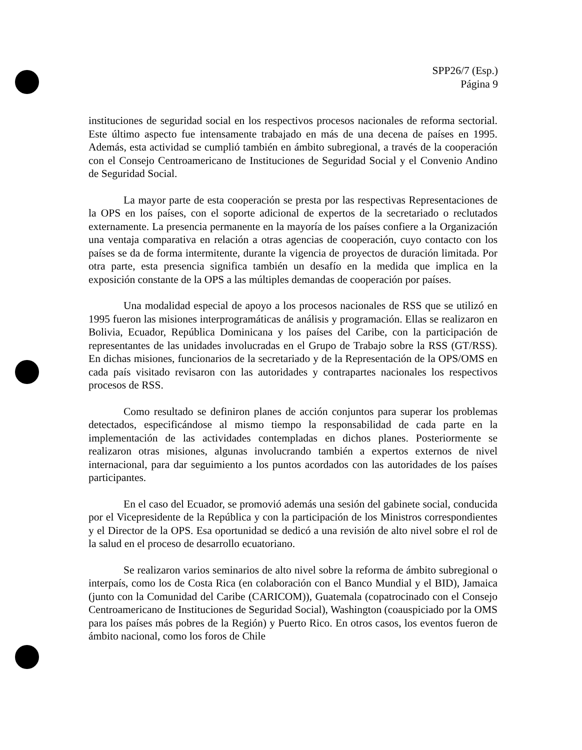SPP26/7 (Esp.)
Página 9
instituciones de seguridad social en los respectivos procesos nacionales de reforma sectorial. Este último aspecto fue intensamente trabajado en más de una decena de países en 1995. Además, esta actividad se cumplió también en ámbito subregional, a través de la cooperación con el Consejo Centroamericano de Instituciones de Seguridad Social y el Convenio Andino de Seguridad Social.
La mayor parte de esta cooperación se presta por las respectivas Representaciones de la OPS en los países, con el soporte adicional de expertos de la secretariado o reclutados externamente. La presencia permanente en la mayoría de los países confiere a la Organización una ventaja comparativa en relación a otras agencias de cooperación, cuyo contacto con los países se da de forma intermitente, durante la vigencia de proyectos de duración limitada. Por otra parte, esta presencia significa también un desafío en la medida que implica en la exposición constante de la OPS a las múltiples demandas de cooperación por países.
Una modalidad especial de apoyo a los procesos nacionales de RSS que se utilizó en 1995 fueron las misiones interprogramáticas de análisis y programación. Ellas se realizaron en Bolivia, Ecuador, República Dominicana y los países del Caribe, con la participación de representantes de las unidades involucradas en el Grupo de Trabajo sobre la RSS (GT/RSS). En dichas misiones, funcionarios de la secretariado y de la Representación de la OPS/OMS en cada país visitado revisaron con las autoridades y contrapartes nacionales los respectivos procesos de RSS.
Como resultado se definiron planes de acción conjuntos para superar los problemas detectados, especificándose al mismo tiempo la responsabilidad de cada parte en la implementación de las actividades contempladas en dichos planes. Posteriormente se realizaron otras misiones, algunas involucrando también a expertos externos de nivel internacional, para dar seguimiento a los puntos acordados con las autoridades de los países participantes.
En el caso del Ecuador, se promovió además una sesión del gabinete social, conducida por el Vicepresidente de la República y con la participación de los Ministros correspondientes y el Director de la OPS. Esa oportunidad se dedicó a una revisión de alto nivel sobre el rol de la salud en el proceso de desarrollo ecuatoriano.
Se realizaron varios seminarios de alto nivel sobre la reforma de ámbito subregional o interpaís, como los de Costa Rica (en colaboración con el Banco Mundial y el BID), Jamaica (junto con la Comunidad del Caribe (CARICOM)), Guatemala (copatrocinado con el Consejo Centroamericano de Instituciones de Seguridad Social), Washington (coauspiciado por la OMS para los países más pobres de la Región) y Puerto Rico. En otros casos, los eventos fueron de ámbito nacional, como los foros de Chile